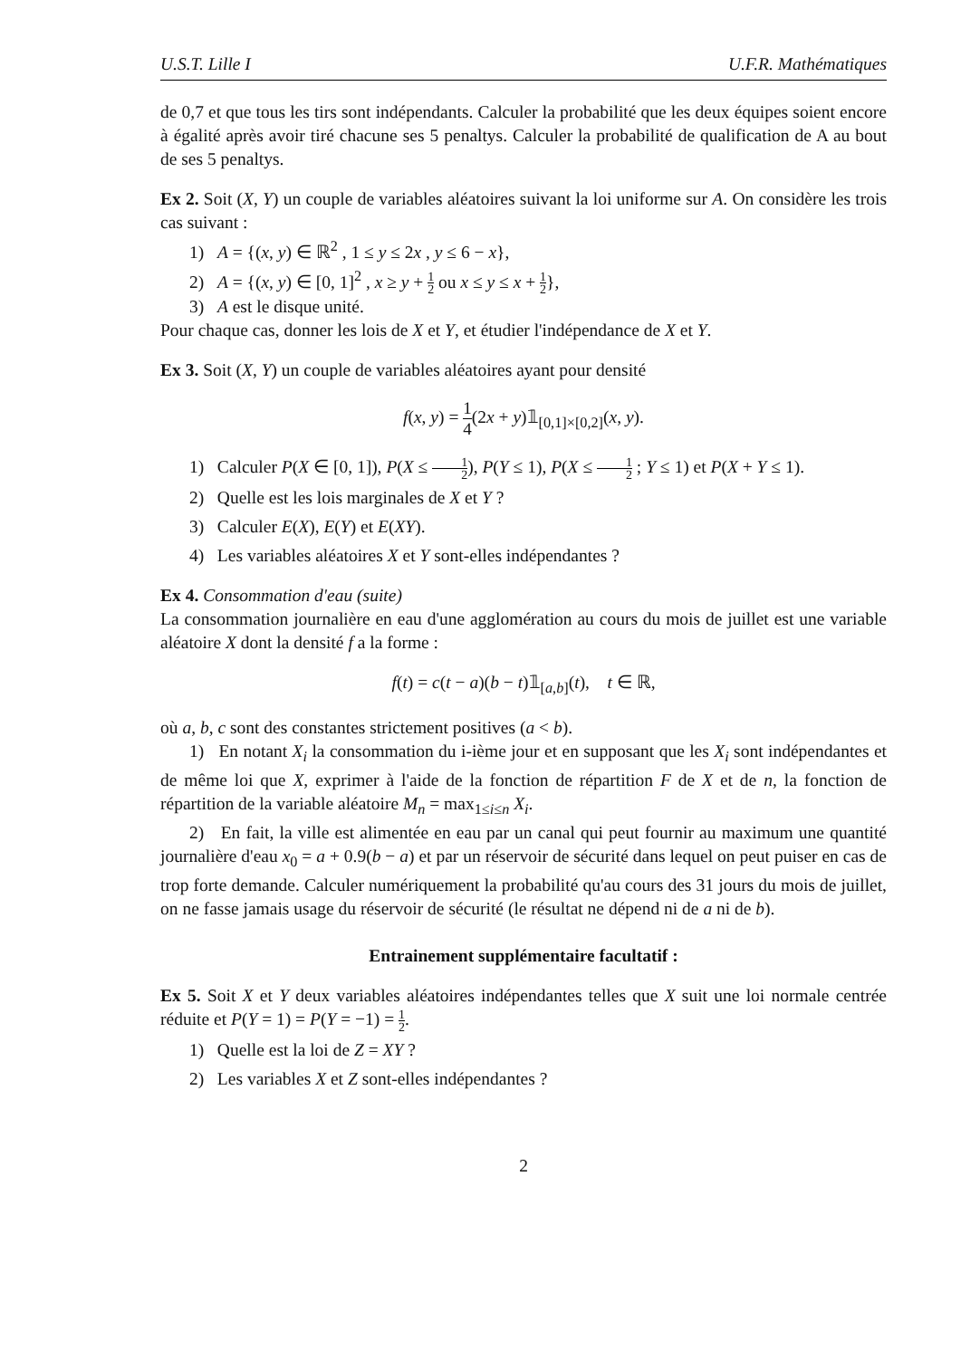U.S.T. Lille I U.F.R. Mathématiques
de 0,7 et que tous les tirs sont indépendants. Calculer la probabilité que les deux équipes soient encore à égalité après avoir tiré chacune ses 5 penaltys. Calculer la probabilité de qualification de A au bout de ses 5 penaltys.
Ex 2. Soit (X, Y) un couple de variables aléatoires suivant la loi uniforme sur A. On considère les trois cas suivant :
1) A = {(x, y) ∈ ℝ<sup>2</sup> , 1 ≤ y ≤ 2x , y ≤ 6 − x},
2) A = {(x, y) ∈ [0, 1]<sup>2</sup> , x ≥ y + 1 2 ou x ≤ y ≤ x + 1 2},
3) A est le disque unité.
Pour chaque cas, donner les lois de X et Y, et étudier l'indépendance de X et Y.
Ex 3. Soit (X, Y) un couple de variables aléatoires ayant pour densité
f(x, y) = 1 4(2x + y)𝟙<sub>[0,1]×[0,2]</sub>(x, y).
1) Calculer P(X ∈ [0, 1]), P(X ≤ 1 2), P(Y ≤ 1), P(X ≤ 1 2 ; Y ≤ 1) et P(X + Y ≤ 1).
2) Quelle est les lois marginales de X et Y ?
3) Calculer E(X), E(Y) et E(XY).
4) Les variables aléatoires X et Y sont-elles indépendantes ?
Ex 4. Consommation d'eau (suite)
La consommation journalière en eau d'une agglomération au cours du mois de juillet est une variable aléatoire X dont la densité f a la forme :
f(t) = c(t − a)(b − t)𝟙<sub>[a,b]</sub>(t), t ∈ ℝ,
où a, b, c sont des constantes strictement positives (a < b).
1) En notant X<sub>i</sub> la consommation du i-ième jour et en supposant que les X<sub>i</sub> sont indépendantes et de même loi que X, exprimer à l'aide de la fonction de répartition F de X et de n, la fonction de répartition de la variable aléatoire M<sub>n</sub> = max<sub>1≤i≤n</sub> X<sub>i</sub>.
2) En fait, la ville est alimentée en eau par un canal qui peut fournir au maximum une quantité journalière d'eau x<sub>0</sub> = a + 0.9(b − a) et par un réservoir de sécurité dans lequel on peut puiser en cas de trop forte demande. Calculer numériquement la probabilité qu'au cours des 31 jours du mois de juillet, on ne fasse jamais usage du réservoir de sécurité (le résultat ne dépend ni de a ni de b).
Entrainement supplémentaire facultatif :
Ex 5. Soit X et Y deux variables aléatoires indépendantes telles que X suit une loi normale centrée réduite et P(Y = 1) = P(Y = −1) = 1 2.
1) Quelle est la loi de Z = XY ?
2) Les variables X et Z sont-elles indépendantes ?
2